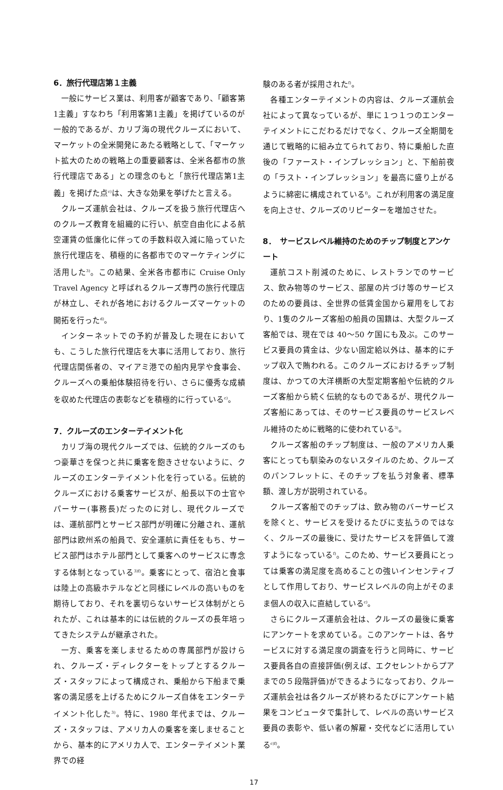6．旅行代理店第１主義
一般にサービス業は、利用客が顧客であり、「顧客第1主義」すなわち「利用客第1主義」を掲げているのが一般的であるが、カリブ海の現代クルーズにおいて、マーケットの全米開発にあたる戦略として、「マーケット拡大のための戦略上の重要顧客は、全米各都市の旅行代理店である」との理念のもと「旅行代理店第1主義」を掲げた点<sup>c)</sup>は、大きな効果を挙げたと言える。
クルーズ運航会社は、クルーズを扱う旅行代理店へのクルーズ教育を組織的に行い、航空自由化による航空運賃の低廉化に伴っての手数料収入減に陥っていた旅行代理店を、積極的に各都市でのマーケティングに活用した<sup>3)</sup>。この結果、全米各市都市に Cruise Only Travel Agency と呼ばれるクルーズ専門の旅行代理店が林立し、それが各地におけるクルーズマーケットの開拓を行った<sup>d)</sup>。
インターネットでの予約が普及した現在においても、こうした旅行代理店を大事に活用しており、旅行代理店関係者の、マイアミ港での船内見学や食事会、クルーズへの乗船体験招待を行い、さらに優秀な成績を収めた代理店の表彰などを積極的に行っている<sup>c)</sup>。
7．クルーズのエンターテイメント化
カリブ海の現代クルーズでは、伝統的クルーズのもつ豪華さを保つと共に乗客を飽きさせないように、クルーズのエンターテイメント化を行っている。伝統的クルーズにおける乗客サービスが、船長以下の士官やパーサー(事務長)だったのに対し、現代クルーズでは、運航部門とサービス部門が明確に分離され、運航部門は欧州系の船員で、安全運航に責任をもち、サービス部門はホテル部門として乗客へのサービスに専念する体制となっている<sup>3)f)</sup>。乗客にとって、宿泊と食事は陸上の高級ホテルなどと同様にレベルの高いものを期待しており、それを裏切らないサービス体制がとられたが、これは基本的には伝統的クルーズの長年培ってきたシステムが継承された。
一方、乗客を楽しませるための専属部門が設けられ、クルーズ・ディレクターをトップとするクルーズ・スタッフによって構成され、乗船から下船まで乗客の満足感を上げるためにクルーズ自体をエンターテイメント化した<sup>3)</sup>。特に、1980 年代までは、クルーズ・スタッフは、アメリカ人の乗客を楽しませることから、基本的にアメリカ人で、エンターテイメント業界での経
験のある者が採用された<sup>f)</sup>。
各種エンターテイメントの内容は、クルーズ運航会社によって異なっているが、単に１つ１つのエンターテイメントにこだわるだけでなく、クルーズ全期間を通じて戦略的に組み立てられており、特に乗船した直後の「ファースト・インプレッション」と、下船前夜の「ラスト・インプレッション」を最高に盛り上がるように綿密に構成されている<sup>f)</sup>。これが利用客の満足度を向上させ、クルーズのリピーターを増加させた。
8．　サービスレベル維持のためのチップ制度とアンケート
運航コスト削減のために、レストランでのサービス、飲み物等のサービス、部屋の片づけ等のサービスのための要員は、全世界の低賃金国から雇用をしており、1隻のクルーズ客船の船員の国籍は、大型クルーズ客船では、現在では 40～50 ケ国にも及ぶ。このサービス要員の賃金は、少ない固定給以外は、基本的にチップ収入で賄われる。このクルーズにおけるチップ制度は、かつての大洋横断の大型定期客船や伝統的クルーズ客船から続く伝統的なものであるが、現代クルーズ客船にあっては、そのサービス要員のサービスレベル維持のために戦略的に使われている<sup>3)</sup>。
クルーズ客船のチップ制度は、一般のアメリカ人乗客にとっても馴染みのないスタイルのため、クルーズのパンフレットに、そのチップを払う対象者、標準額、渡し方が説明されている。
クルーズ客船でのチップは、飲み物のバーサービスを除くと、サービスを受けるたびに支払うのではなく、クルーズの最後に、受けたサービスを評価して渡すようになっている<sup>f)</sup>。このため、サービス要員にとっては乗客の満足度を高めることの強いインセンティブとして作用しており、サービスレベルの向上がそのまま個人の収入に直結している<sup>c)</sup>。
さらにクルーズ運航会社は、クルーズの最後に乗客にアンケートを求めている。このアンケートは、各サービスに対する満足度の調査を行うと同時に、サービス要員各自の直接評価(例えば、エクセレントからプアまでの５段階評価)ができるようになっており、クルーズ運航会社は各クルーズが終わるたびにアンケート結果をコンピュータで集計して、レベルの高いサービス要員の表彰や、低い者の解雇・交代などに活用している<sup>c)f)</sup>。
17